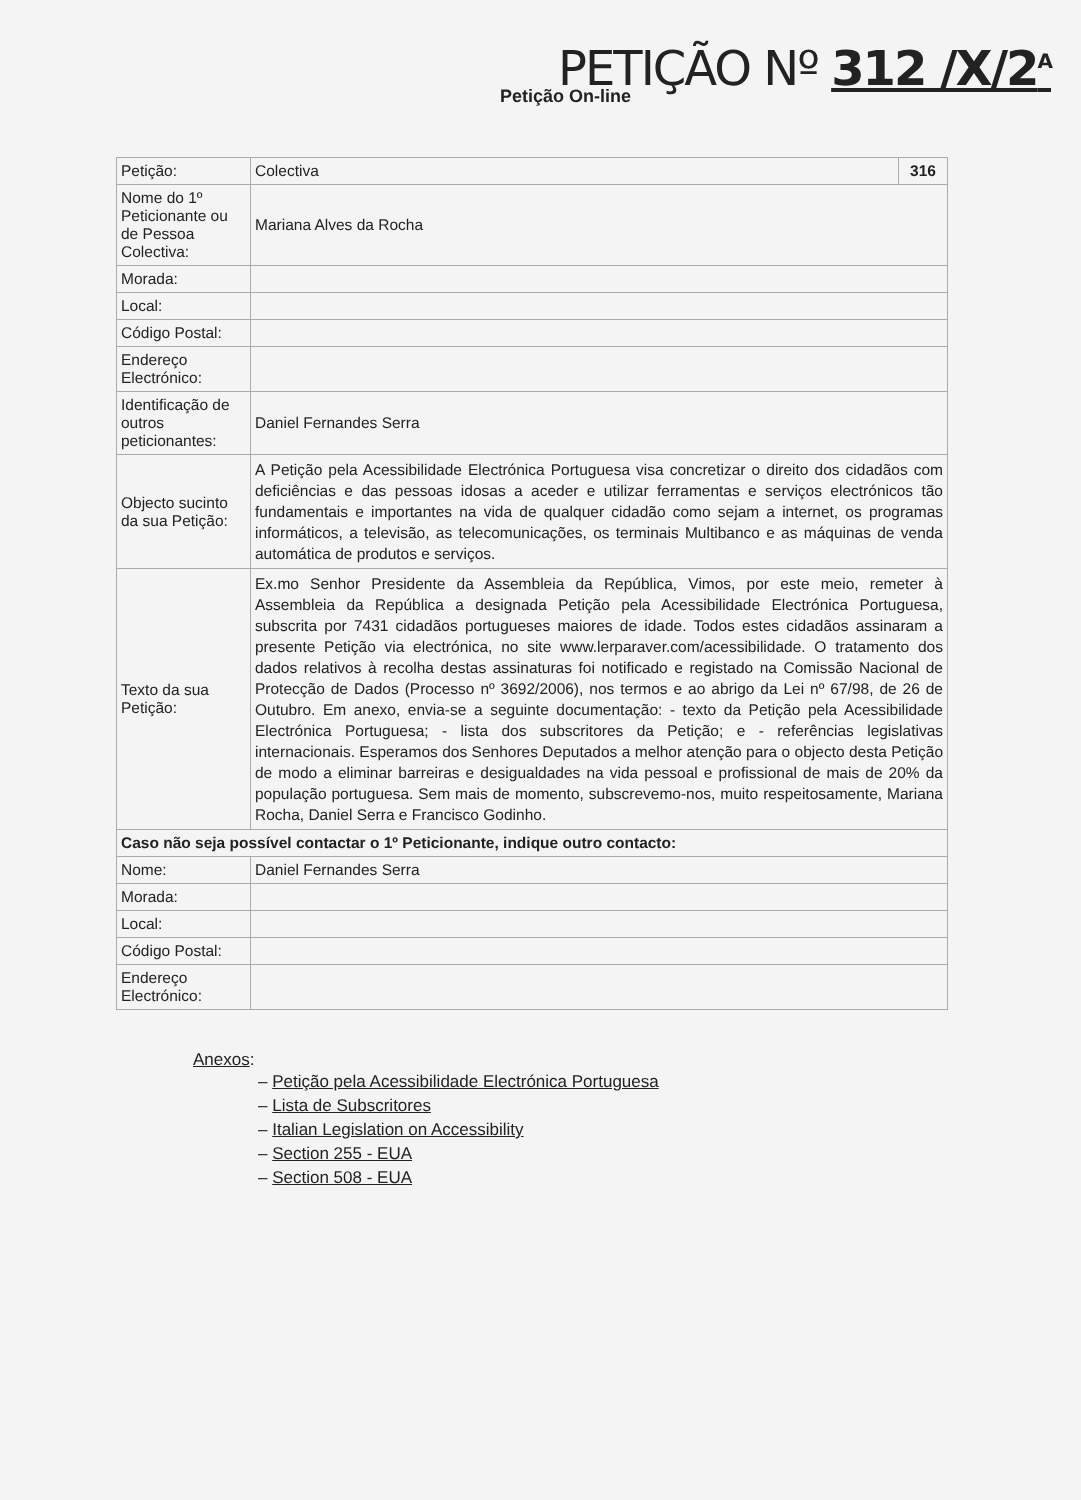PETIÇÃO Nº 312 /X/2<sup>A</sup>
Petição On-line
| Petição: | Colectiva | 316 |
| Nome do 1º Peticionante ou de Pessoa Colectiva: | Mariana Alves da Rocha | |
| Morada: | | |
| Local: | | |
| Código Postal: | | |
| Endereço Electrónico: | | |
| Identificação de outros peticionantes: | Daniel Fernandes Serra | |
| Objecto sucinto da sua Petição: | A Petição pela Acessibilidade Electrónica Portuguesa visa concretizar o direito dos cidadãos com deficiências e das pessoas idosas a aceder e utilizar ferramentas e serviços electrónicos tão fundamentais e importantes na vida de qualquer cidadão como sejam a internet, os programas informáticos, a televisão, as telecomunicações, os terminais Multibanco e as máquinas de venda automática de produtos e serviços. | |
| Texto da sua Petição: | Ex.mo Senhor Presidente da Assembleia da República, Vimos, por este meio, remeter à Assembleia da República a designada Petição pela Acessibilidade Electrónica Portuguesa, subscrita por 7431 cidadãos portugueses maiores de idade. Todos estes cidadãos assinaram a presente Petição via electrónica, no site www.lerparaver.com/acessibilidade. O tratamento dos dados relativos à recolha destas assinaturas foi notificado e registado na Comissão Nacional de Protecção de Dados (Processo nº 3692/2006), nos termos e ao abrigo da Lei nº 67/98, de 26 de Outubro. Em anexo, envia-se a seguinte documentação: - texto da Petição pela Acessibilidade Electrónica Portuguesa; - lista dos subscritores da Petição; e - referências legislativas internacionais. Esperamos dos Senhores Deputados a melhor atenção para o objecto desta Petição de modo a eliminar barreiras e desigualdades na vida pessoal e profissional de mais de 20% da população portuguesa. Sem mais de momento, subscrevemo-nos, muito respeitosamente, Mariana Rocha, Daniel Serra e Francisco Godinho. | |
| Caso não seja possível contactar o 1º Peticionante, indique outro contacto: | | |
| Nome: | Daniel Fernandes Serra | |
| Morada: | | |
| Local: | | |
| Código Postal: | | |
| Endereço Electrónico: | | |
Anexos:
– Petição pela Acessibilidade Electrónica Portuguesa
– Lista de Subscritores
– Italian Legislation on Accessibility
– Section 255 - EUA
– Section 508 - EUA